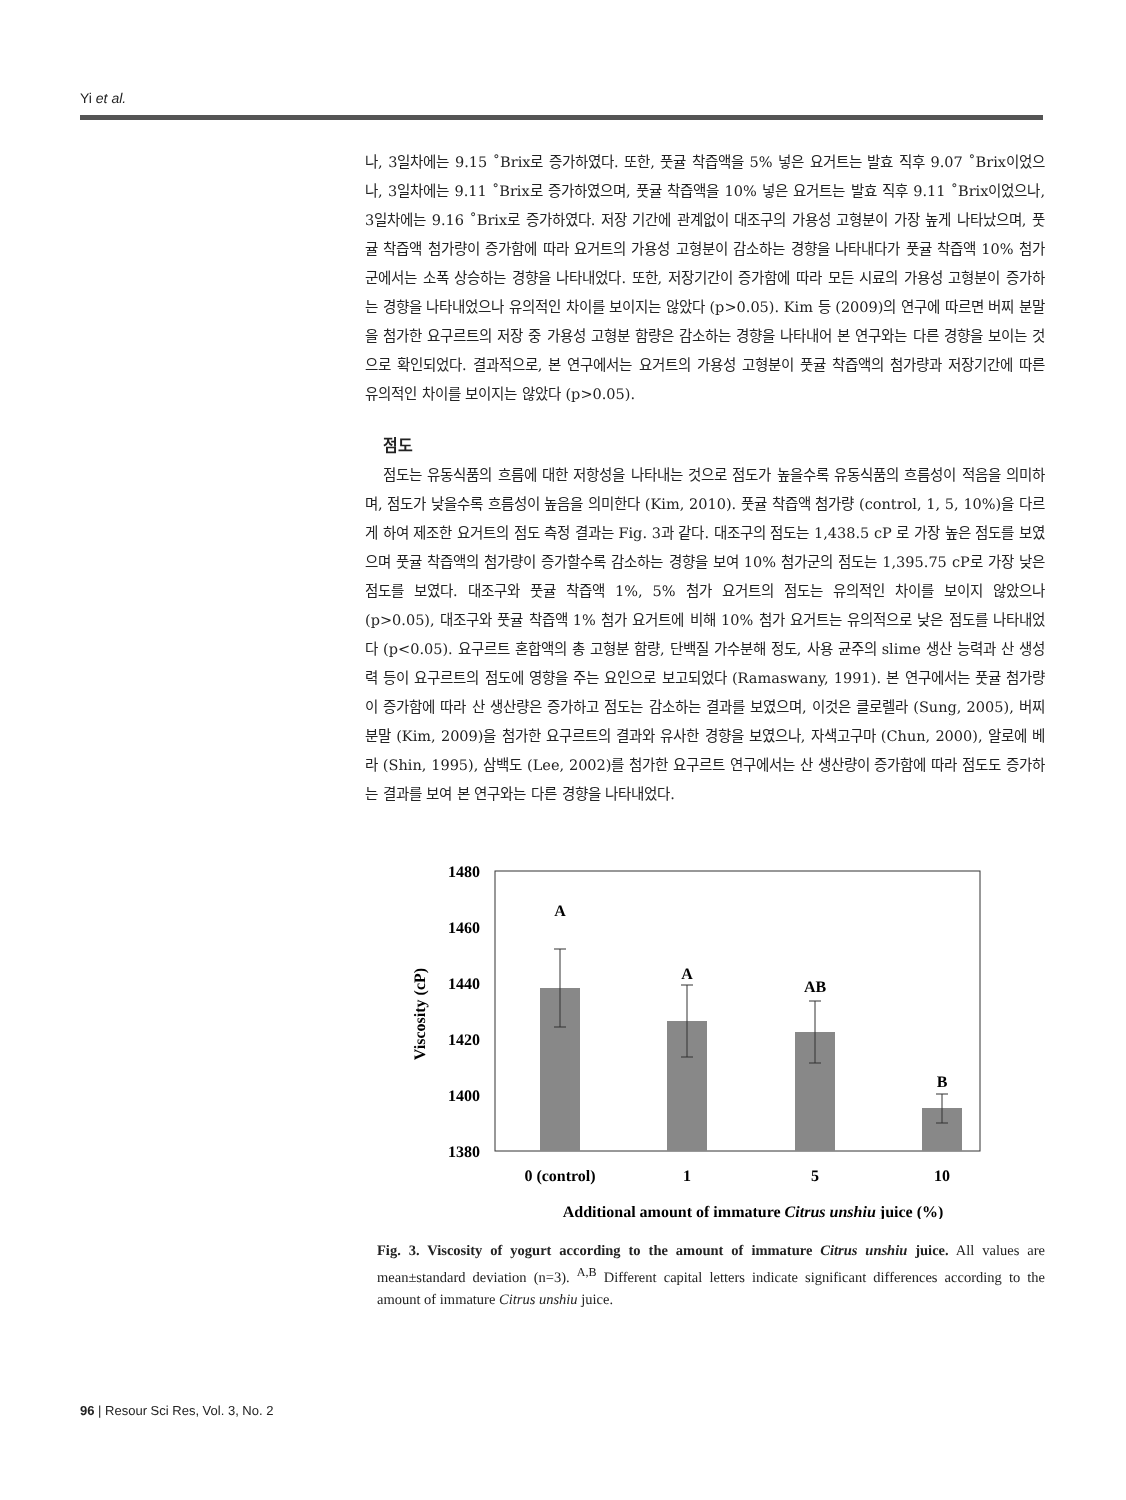Yi et al.
나, 3일차에는 9.15 ˚Brix로 증가하였다. 또한, 풋귤 착즙액을 5% 넣은 요거트는 발효 직후 9.07 ˚Brix이었으나, 3일차에는 9.11 ˚Brix로 증가하였으며, 풋귤 착즙액을 10% 넣은 요거트는 발효 직후 9.11 ˚Brix이었으나, 3일차에는 9.16 ˚Brix로 증가하였다. 저장 기간에 관계없이 대조구의 가용성 고형분이 가장 높게 나타났으며, 풋귤 착즙액 첨가량이 증가함에 따라 요거트의 가용성 고형분이 감소하는 경향을 나타내다가 풋귤 착즙액 10% 첨가군에서는 소폭 상승하는 경향을 나타내었다. 또한, 저장기간이 증가함에 따라 모든 시료의 가용성 고형분이 증가하는 경향을 나타내었으나 유의적인 차이를 보이지는 않았다 (p>0.05). Kim 등 (2009)의 연구에 따르면 버찌 분말을 첨가한 요구르트의 저장 중 가용성 고형분 함량은 감소하는 경향을 나타내어 본 연구와는 다른 경향을 보이는 것으로 확인되었다. 결과적으로, 본 연구에서는 요거트의 가용성 고형분이 풋귤 착즙액의 첨가량과 저장기간에 따른 유의적인 차이를 보이지는 않았다 (p>0.05).
점도
점도는 유동식품의 흐름에 대한 저항성을 나타내는 것으로 점도가 높을수록 유동식품의 흐름성이 적음을 의미하며, 점도가 낮을수록 흐름성이 높음을 의미한다 (Kim, 2010). 풋귤 착즙액 첨가량 (control, 1, 5, 10%)을 다르게 하여 제조한 요거트의 점도 측정 결과는 Fig. 3과 같다. 대조구의 점도는 1,438.5 cP 로 가장 높은 점도를 보였으며 풋귤 착즙액의 첨가량이 증가할수록 감소하는 경향을 보여 10% 첨가군의 점도는 1,395.75 cP로 가장 낮은 점도를 보였다. 대조구와 풋귤 착즙액 1%, 5% 첨가 요거트의 점도는 유의적인 차이를 보이지 않았으나 (p>0.05), 대조구와 풋귤 착즙액 1% 첨가 요거트에 비해 10% 첨가 요거트는 유의적으로 낮은 점도를 나타내었다 (p<0.05). 요구르트 혼합액의 총 고형분 함량, 단백질 가수분해 정도, 사용 균주의 slime 생산 능력과 산 생성력 등이 요구르트의 점도에 영향을 주는 요인으로 보고되었다 (Ramaswany, 1991). 본 연구에서는 풋귤 첨가량이 증가함에 따라 산 생산량은 증가하고 점도는 감소하는 결과를 보였으며, 이것은 클로렐라 (Sung, 2005), 버찌 분말 (Kim, 2009)을 첨가한 요구르트의 결과와 유사한 경향을 보였으나, 자색고구마 (Chun, 2000), 알로에 베라 (Shin, 1995), 삼백도 (Lee, 2002)를 첨가한 요구르트 연구에서는 산 생산량이 증가함에 따라 점도도 증가하는 결과를 보여 본 연구와는 다른 경향을 나타내었다.
1480
1460
1440
1420
1400
1380
Viscosity (cP)
A
A
AB
B
0 (control)
1
5
10
Additional amount of immature Citrus unshiu juice (%)
Fig. 3. Viscosity of yogurt according to the amount of immature Citrus unshiu juice. All values are mean±standard deviation (n=3). <sup>A,B</sup> Different capital letters indicate significant differences according to the amount of immature Citrus unshiu juice.
96 | Resour Sci Res, Vol. 3, No. 2